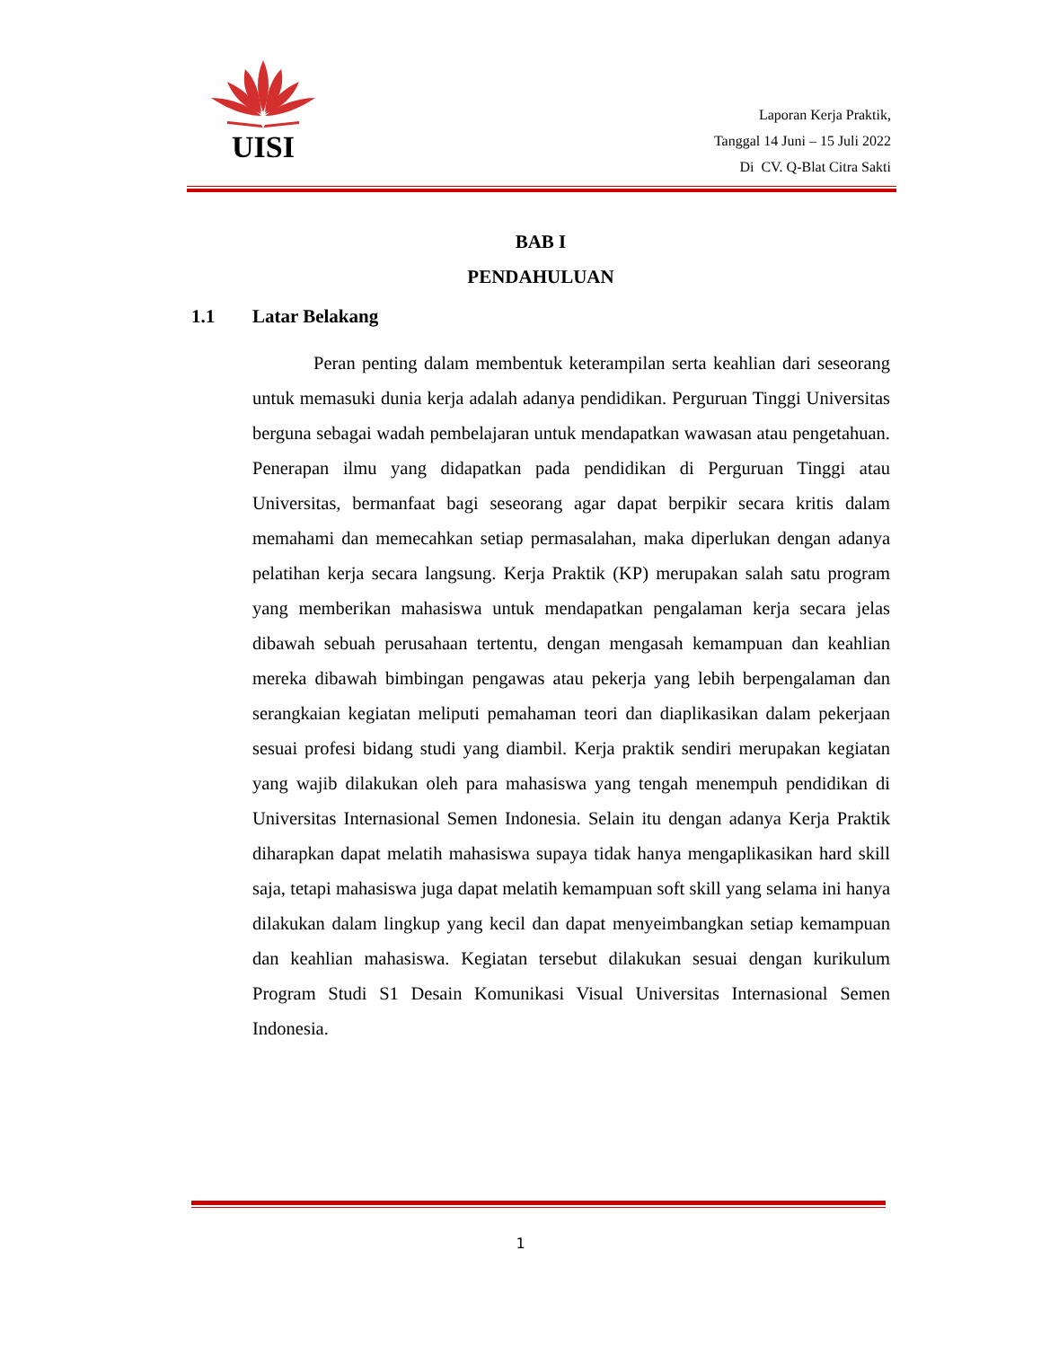UISI
Laporan Kerja Praktik,
Tanggal 14 Juni – 15 Juli 2022
Di CV. Q-Blat Citra Sakti
BAB I
PENDAHULUAN
1.1 Latar Belakang
Peran penting dalam membentuk keterampilan serta keahlian dari seseorang untuk memasuki dunia kerja adalah adanya pendidikan. Perguruan Tinggi Universitas berguna sebagai wadah pembelajaran untuk mendapatkan wawasan atau pengetahuan. Penerapan ilmu yang didapatkan pada pendidikan di Perguruan Tinggi atau Universitas, bermanfaat bagi seseorang agar dapat berpikir secara kritis dalam memahami dan memecahkan setiap permasalahan, maka diperlukan dengan adanya pelatihan kerja secara langsung. Kerja Praktik (KP) merupakan salah satu program yang memberikan mahasiswa untuk mendapatkan pengalaman kerja secara jelas dibawah sebuah perusahaan tertentu, dengan mengasah kemampuan dan keahlian mereka dibawah bimbingan pengawas atau pekerja yang lebih berpengalaman dan serangkaian kegiatan meliputi pemahaman teori dan diaplikasikan dalam pekerjaan sesuai profesi bidang studi yang diambil. Kerja praktik sendiri merupakan kegiatan yang wajib dilakukan oleh para mahasiswa yang tengah menempuh pendidikan di Universitas Internasional Semen Indonesia. Selain itu dengan adanya Kerja Praktik diharapkan dapat melatih mahasiswa supaya tidak hanya mengaplikasikan hard skill saja, tetapi mahasiswa juga dapat melatih kemampuan soft skill yang selama ini hanya dilakukan dalam lingkup yang kecil dan dapat menyeimbangkan setiap kemampuan dan keahlian mahasiswa. Kegiatan tersebut dilakukan sesuai dengan kurikulum Program Studi S1 Desain Komunikasi Visual Universitas Internasional Semen Indonesia.
1